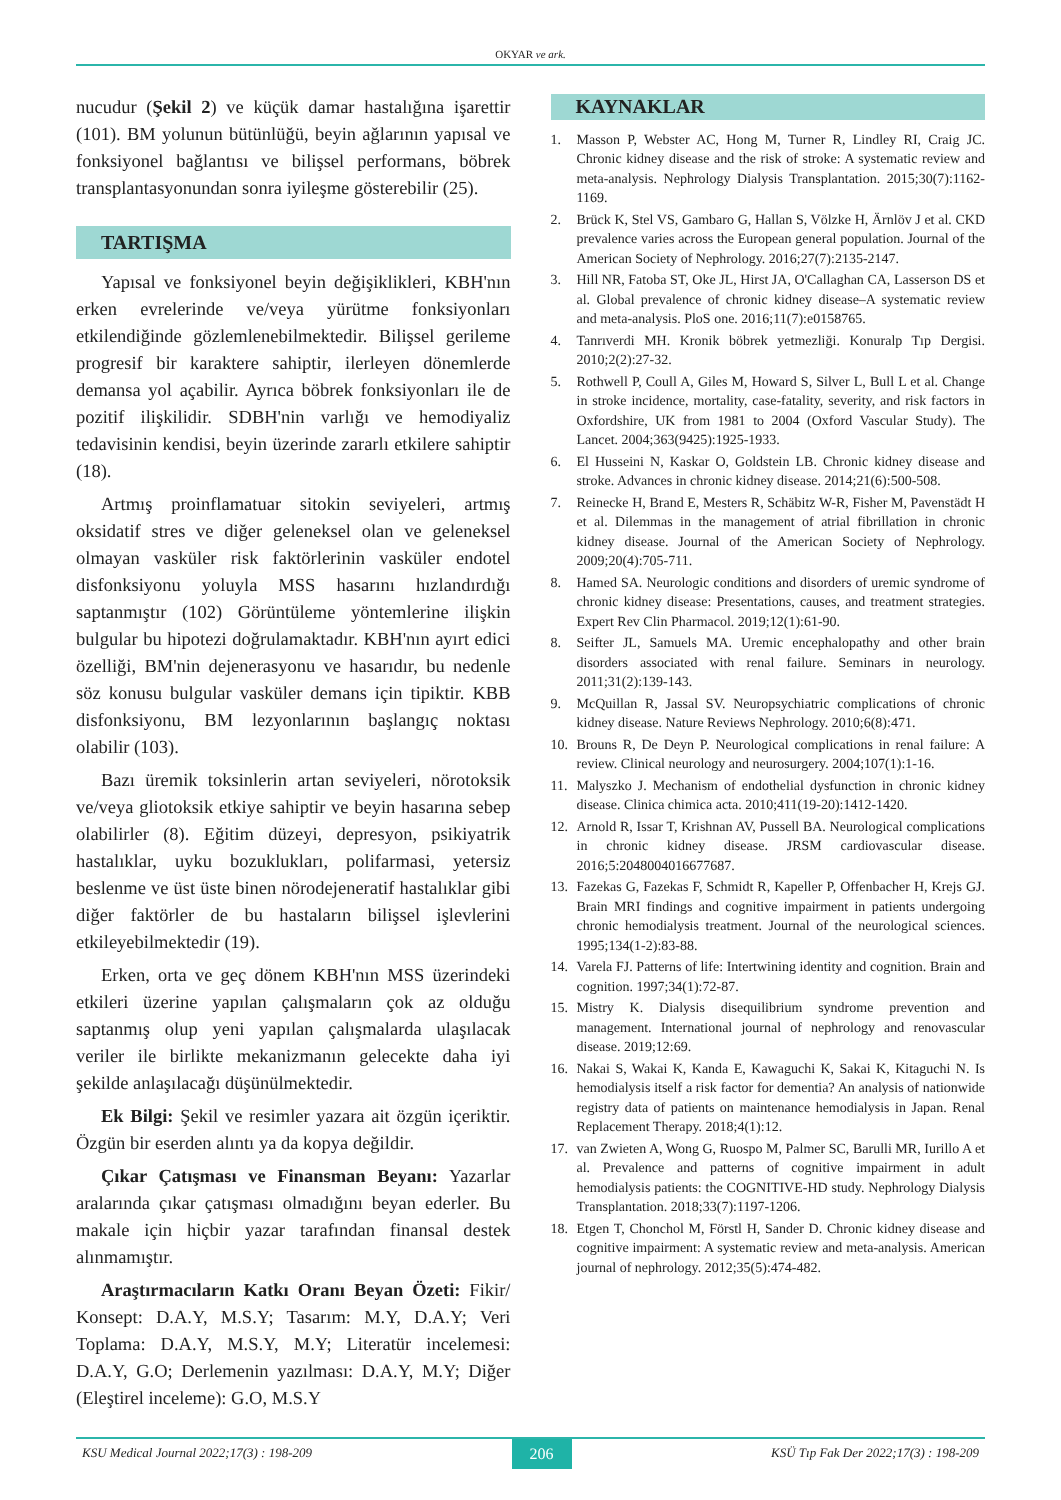OKYAR ve ark.
nucudur (Şekil 2) ve küçük damar hastalığına işarettir (101). BM yolunun bütünlüğü, beyin ağlarının yapısal ve fonksiyonel bağlantısı ve bilişsel performans, böbrek transplantasyonundan sonra iyileşme gösterebilir (25).
TARTIŞMA
Yapısal ve fonksiyonel beyin değişiklikleri, KBH'nın erken evrelerinde ve/veya yürütme fonksiyonları etkilendiğinde gözlemlenebilmektedir. Bilişsel gerileme progresif bir karaktere sahiptir, ilerleyen dönemlerde demansa yol açabilir. Ayrıca böbrek fonksiyonları ile de pozitif ilişkilidir. SDBH'nin varlığı ve hemodiyaliz tedavisinin kendisi, beyin üzerinde zararlı etkilere sahiptir (18).
Artmış proinflamatuar sitokin seviyeleri, artmış oksidatif stres ve diğer geleneksel olan ve geleneksel olmayan vasküler risk faktörlerinin vasküler endotel disfonksiyonu yoluyla MSS hasarını hızlandırdığı saptanmıştır (102) Görüntüleme yöntemlerine ilişkin bulgular bu hipotezi doğrulamaktadır. KBH'nın ayırt edici özelliği, BM'nin dejenerasyonu ve hasarıdır, bu nedenle söz konusu bulgular vasküler demans için tipiktir. KBB disfonksiyonu, BM lezyonlarının başlangıç noktası olabilir (103).
Bazı üremik toksinlerin artan seviyeleri, nörotoksik ve/veya gliotoksik etkiye sahiptir ve beyin hasarına sebep olabilirler (8). Eğitim düzeyi, depresyon, psikiyatrik hastalıklar, uyku bozuklukları, polifarmasi, yetersiz beslenme ve üst üste binen nörodejeneratif hastalıklar gibi diğer faktörler de bu hastaların bilişsel işlevlerini etkileyebilmektedir (19).
Erken, orta ve geç dönem KBH'nın MSS üzerindeki etkileri üzerine yapılan çalışmaların çok az olduğu saptanmış olup yeni yapılan çalışmalarda ulaşılacak veriler ile birlikte mekanizmanın gelecekte daha iyi şekilde anlaşılacağı düşünülmektedir.
Ek Bilgi: Şekil ve resimler yazara ait özgün içeriktir. Özgün bir eserden alıntı ya da kopya değildir.
Çıkar Çatışması ve Finansman Beyanı: Yazarlar aralarında çıkar çatışması olmadığını beyan ederler. Bu makale için hiçbir yazar tarafından finansal destek alınmamıştır.
Araştırmacıların Katkı Oranı Beyan Özeti: Fikir/ Konsept: D.A.Y, M.S.Y; Tasarım: M.Y, D.A.Y; Veri Toplama: D.A.Y, M.S.Y, M.Y; Literatür incelemesi: D.A.Y, G.O; Derlemenin yazılması: D.A.Y, M.Y; Diğer (Eleştirel inceleme): G.O, M.S.Y
KAYNAKLAR
1. Masson P, Webster AC, Hong M, Turner R, Lindley RI, Craig JC. Chronic kidney disease and the risk of stroke: A systematic review and meta-analysis. Nephrology Dialysis Transplantation. 2015;30(7):1162-1169.
2. Brück K, Stel VS, Gambaro G, Hallan S, Völzke H, Ärnlöv J et al. CKD prevalence varies across the European general population. Journal of the American Society of Nephrology. 2016;27(7):2135-2147.
3. Hill NR, Fatoba ST, Oke JL, Hirst JA, O'Callaghan CA, Lasserson DS et al. Global prevalence of chronic kidney disease–A systematic review and meta-analysis. PloS one. 2016;11(7):e0158765.
4. Tanrıverdi MH. Kronik böbrek yetmezliği. Konuralp Tıp Dergisi. 2010;2(2):27-32.
5. Rothwell P, Coull A, Giles M, Howard S, Silver L, Bull L et al. Change in stroke incidence, mortality, case-fatality, severity, and risk factors in Oxfordshire, UK from 1981 to 2004 (Oxford Vascular Study). The Lancet. 2004;363(9425):1925-1933.
6. El Husseini N, Kaskar O, Goldstein LB. Chronic kidney disease and stroke. Advances in chronic kidney disease. 2014;21(6):500-508.
7. Reinecke H, Brand E, Mesters R, Schäbitz W-R, Fisher M, Pavenstädt H et al. Dilemmas in the management of atrial fibrillation in chronic kidney disease. Journal of the American Society of Nephrology. 2009;20(4):705-711.
8. Hamed SA. Neurologic conditions and disorders of uremic syndrome of chronic kidney disease: Presentations, causes, and treatment strategies. Expert Rev Clin Pharmacol. 2019;12(1):61-90.
8. Seifter JL, Samuels MA. Uremic encephalopathy and other brain disorders associated with renal failure. Seminars in neurology. 2011;31(2):139-143.
9. McQuillan R, Jassal SV. Neuropsychiatric complications of chronic kidney disease. Nature Reviews Nephrology. 2010;6(8):471.
10. Brouns R, De Deyn P. Neurological complications in renal failure: A review. Clinical neurology and neurosurgery. 2004;107(1):1-16.
11. Malyszko J. Mechanism of endothelial dysfunction in chronic kidney disease. Clinica chimica acta. 2010;411(19-20):1412-1420.
12. Arnold R, Issar T, Krishnan AV, Pussell BA. Neurological complications in chronic kidney disease. JRSM cardiovascular disease. 2016;5:2048004016677687.
13. Fazekas G, Fazekas F, Schmidt R, Kapeller P, Offenbacher H, Krejs GJ. Brain MRI findings and cognitive impairment in patients undergoing chronic hemodialysis treatment. Journal of the neurological sciences. 1995;134(1-2):83-88.
14. Varela FJ. Patterns of life: Intertwining identity and cognition. Brain and cognition. 1997;34(1):72-87.
15. Mistry K. Dialysis disequilibrium syndrome prevention and management. International journal of nephrology and renovascular disease. 2019;12:69.
16. Nakai S, Wakai K, Kanda E, Kawaguchi K, Sakai K, Kitaguchi N. Is hemodialysis itself a risk factor for dementia? An analysis of nationwide registry data of patients on maintenance hemodialysis in Japan. Renal Replacement Therapy. 2018;4(1):12.
17. van Zwieten A, Wong G, Ruospo M, Palmer SC, Barulli MR, Iurillo A et al. Prevalence and patterns of cognitive impairment in adult hemodialysis patients: the COGNITIVE-HD study. Nephrology Dialysis Transplantation. 2018;33(7):1197-1206.
18. Etgen T, Chonchol M, Förstl H, Sander D. Chronic kidney disease and cognitive impairment: A systematic review and meta-analysis. American journal of nephrology. 2012;35(5):474-482.
KSU Medical Journal 2022;17(3) : 198-209
206
KSÜ Tıp Fak Der 2022;17(3) : 198-209